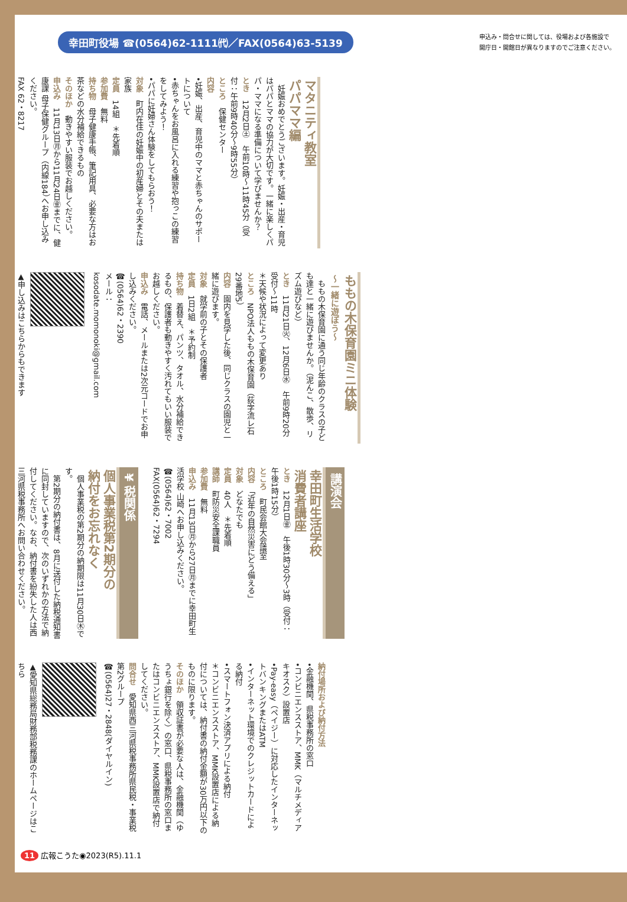幸田町役場 ☎(0564)62-1111㈹／FAX(0564)63-5139
申込み・問合せに関しては、役場および各施設で
開庁日・開館日が異なりますのでご注意ください。
マタニティ教室
パパママ編
　妊娠おめでとうございます。妊娠・出産・育児はパパとママの協力が大切です。一緒に楽しくパパ・ママになる準備について学びませんか？
とき　12月2日㊏　午前10時～11時45分（受付：午前9時40分～9時55分）
ところ　保健センター
内容
•妊娠、出産、育児中のママと赤ちゃんのサポートについて
•赤ちゃんをお風呂に入れる練習や抱っこの練習をしてみよう！
•パパに妊婦さん体験をしてもらおう！
対象　町内在住の妊娠中の初産婦とその夫または家族
定員　14組　＊先着順
参加費　無料
持ち物　母子健康手帳、筆記用具、必要な方はお茶などの水分補給できるもの
そのほか　動きやすい服装でお越しください。
申込み　11月13日㊊から11月24日㊎までに、健康課 母子保健グループ（内線184）へお申し込みください。
FAX 62・8217
ももの木保育園ミニ体験
～一緒に遊ぼう～
　ももの木保育園に通う同じ年齢のクラスの子ども達と一緒に遊びませんか。（泥んこ、散歩、リズム遊びなど）
とき　11月21日㊋、12月6日㊌　午前9時20分受付～11時
＊天候や状況によって変更あり
ところ　NPO法人ももの木保育園（荻字流レ石29番地5）
内容　園内を見学した後、同じクラスの園児と一緒に遊びます。
対象　就学前の子とその保護者
定員　1日2組　＊予約制
持ち物　着替え、パンツ、タオル、水分補給できるもの、保護者も動きやすく汚れてもいい服装でお越しください。
申込み　電話、メールまたは2次元コードでお申し込みください。
☎(0564)62・2390
メール：
kosodate.momonoki@gmail.com
▲申し込みはこちらからもできます
講演会
幸田町生活学校
消費者講座
とき　12月1日㊎　午後1時30分～3時（受付：午後1時15分）
ところ　町民会館大会議室
内容　「近年の自然災害にどう備える」
対象　どなたでも
定員　40人　＊先着順
講師　町防災安全課職員
参加費　無料
申込み　11月13日㊊から27日㊊までに幸田町生活学校 山崎へお申し込みください。
☎(0564)62・7002
FAX(0564)62・7294
¥ 税関係
個人事業税第2期分の
納付をお忘れなく
　個人事業税の第2期分の納期限は11月30日㊍です。
　第2期分の納付書は、8月に送付した納税通知書に同封していますので、次のいずれかの方法で納付してください。なお、納付書を紛失した人は西三河県税事務所へお問い合わせください。
納付場所および納付方法
•金融機関、県税事務所の窓口
•コンビニエンスストア、MMK（マルチメディアキオスク）設置店
•Pay-easy（ペイジー）に対応したインターネットバンキングまたはATM
•インターネット環境でのクレジットカードによる納付
•スマートフォン決済アプリによる納付
＊コンビニエンスストア、MMK設置店による納付については、納付書の納付金額が30万円以下のものに限ります。
そのほか　領収証書が必要な人は、金融機関（ゆうちょ銀行を除く）の窓口、県税事務所の窓口またはコンビニエンスストア、MMK設置店で納付してください。
問合せ　愛知県西三河県税事務所県民税・事業税第2グループ
☎(0564)27・2848(ダイヤルイン)
▲愛知県総務局財務部税務課のホームページはこちら
11 広報こうた◉2023(R5).11.1